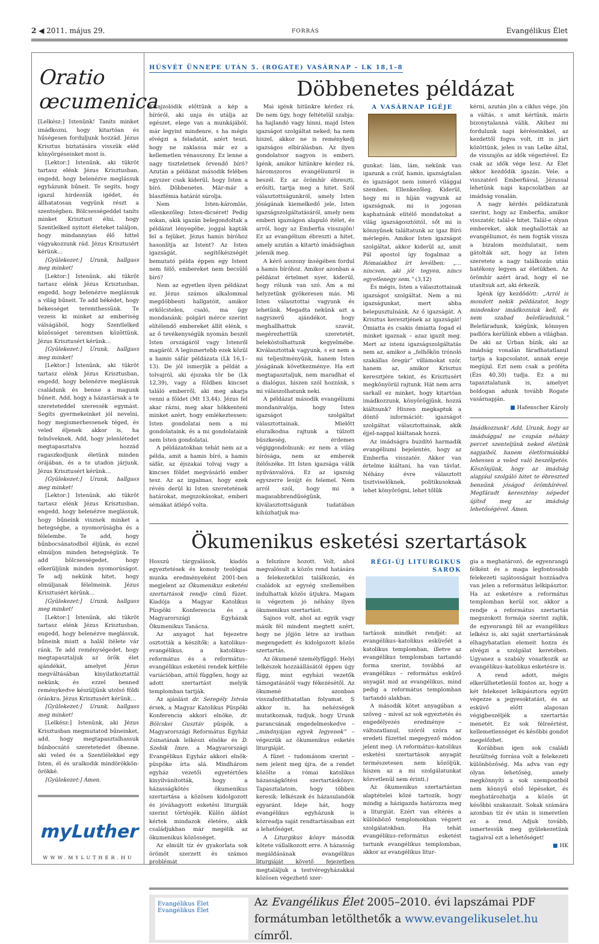2 ◀ 2011. május 29. FORRÁS Evangélikus Élet
Oratio
œcumenica
[Lelkész:] Istenünk! Taníts minket imádkozni, hogy kitartóan és hűségesen forduljunk hozzád. Jézus Krisztus biztatására visszük eléd könyörgéseinket most is.
[Lektor:] Istenünk, aki tükröt tartasz elénk Jézus Krisztusban, engedd, hogy belenézve meglássuk egyházunk bűneit. Te segíts, hogy igazul hirdessük igédet, és állhatatosan vegyünk részt a szentségben. Bölcsességeddel taníts minket Krisztust élni, hogy Szentlelked nyitott életeket találjon, hogy mindannyian élő hittel vágyakozzunk rád. Jézus Krisztusért kérünk…
[Gyülekezet:] Urunk, hallgass meg minket!
[Lektor:] Istenünk, aki tükröt tartasz elénk Jézus Krisztusban, engedd, hogy belenézve meglássuk a világ bűneit. Te add békédet, hogy békességet teremthessünk. Te vezess ki minket az emberiség válságából, hogy Szentlelked közösséget teremtsen közöttünk. Jézus Krisztusért kérünk…
[Gyülekezet:] Urunk, hallgass meg minket!
[Lektor:] Istenünk, aki tükröt tartasz elénk Jézus Krisztusban, engedd, hogy belenézve meglássuk családunk és benne a magunk bűneit. Add, hogy a házastársak a te szereteteddel szeressék egymást. Segíts gyermekeinket jól nevelni, hogy megismerhessenek téged, és veled éljenek akkor is, ha felnőveknek. Add, hogy jelenlétedet megtapasztalva hozzád ragaszkodjunk életünk minden órájában, és a te utadon járjunk. Jézus Krisztusért kérünk…
[Gyülekezet:] Urunk, hallgass meg minket!
[Lektor:] Istenünk, aki tükröt tartasz elénk Jézus Krisztusban, engedd, hogy belenézve meglássuk, hogy bűneink visznek minket a betegségbe, a nyomorúságba és a félelembe. Te add, hogy bűnbocsánatodból éljünk, és ezzel elmúljon minden betegségünk. Te add bölcsességedet, hogy elkerüljünk minden nyomorúságot. Te adj nekünk hitet, hogy elmúljanak félelmeink. Jézus Krisztusért kérünk…
[Gyülekezet:] Urunk, hallgass meg minket!
[Lektor:] Istenünk, aki tükröt tartasz elénk Jézus Krisztusban, engedd, hogy belenézve meglássuk, bűneink miatt a halál ítélete vár ránk. Te add reménységedet, hogy megtapasztaljuk az örök élet ajándékát, amelyet Jézus megváltásában kinyilatkoztattál nekünk, és ezzel benned reménykedve készüljünk utolsó földi óránkra. Jézus Krisztusért kérünk…
[Gyülekezet:] Urunk, hallgass meg minket!
[Lelkész:] Istenünk, aki Jézus Krisztusban megmutatod bűneinket, add, hogy megtapasztalhassuk bűnbocsátó szeretetedet őbenne, aki veled és a Szentlélekkel egy Isten, él és uralkodik mindörökkön-örökké.
[Gyülekezet:] Ámen.
myLuther
WWW.MYLUTHER.HU
HÚSVÉT ÜNNEPE UTÁN 5. (ROGATE) VASÁRNAP – LK 18,1–8
Döbbenetes példázat
Kirajzolódik előttünk a kép a bíróról, aki unja és utálja az egészet, elege van a munkájából, már legyint mindenre, s ha mégis elvégzi a feladatát, azért teszi, hogy ne zaklassa már ez a kellemetlen vénasszony. Ez lenne a nagy tiszteletnek örvendő bíró? Azután a példázat második felében egyszer csak kiderül, hogy Isten a bíró. Döbbenetes. Már-már a blaszfémia határát súrolja.
Nem Isten-káromlás, ellenkezőleg: Isten-dicséret! Pedig sokan, akik igazán belegondoltak a példázat lényegébe, joggal kapták fel a fejüket. Jézus hamis bíróhoz hasonlítja az Istent? Az Isten igazságát, segítőkészségét bemutató példa éppen egy Istent nem félő, embereket nem becsülő bíró?
Nem az egyetlen ilyen példázat ez. Jézus számos alkalommal megdöbbenti hallgatóit, amikor erkölcstelen, csaló, ma úgy mondanánk: polgári mérce szerint elítélendő embereket állít elénk, s az ő tevékenységük nyomán beszél Isten országáról vagy Istenről magáról. A legismertebb ezek közül a hamis sáfár példázata (Lk 16,1–13). De jól ismerjük a példát a tolvajról, aki éjszaka tör be (Lk 12,39), vagy a földben kincset találó emberről, aki meg akarja venni a földet (Mt 13,44). Jézus fel akar rázni, meg akar hökkenteni minket azért, hogy emlékeztessen: Isten gondolatai nem a mi gondolataink, és a mi gondolataink nem Isten gondolatai.
A példázatokban tehát nem az a példa, amit a hamis bíró, a hamis sáfár, az éjszakai tolvaj vagy a kincses földet megvásárló ember tesz. Az az izgalmas, hogy ezek révén derül ki Isten szeretetének határokat, megszokásokat, emberi sémákat átlépő volta.
Mai igénk hitünkre kérdez rá. De nem úgy, hogy feltételül szabja: ha hajlandó vagy hinni, majd Isten igazságot szolgáltat neked; ha nem hiszel, akkor ne is reménykedj igazságos elbírálásban. Az ilyen gondolatsor nagyon is emberi. Igénk, amikor hitünkre kérdez rá, háromszoros evangéliumról is beszél. Ez az örömhír ébreszti, erősíti, tartja meg a hitet. Szól választottságunkról, amely Isten jóságának kiemelkedő jele, Isten igazságszolgáltatásáról, amely nem emberi igazságon alapuló ítélet, és arról, hogy az Emberfia visszajön! Ez az evangélium ébreszti a hitet, amely azután a kitartó imádságban jelenik meg.
A kérő asszony ínségében fordul a hamis bíróhoz. Amikor azonban a példázat értelmet nyer, kiderül, hogy rólunk van szó. Ám a mi helyzetünk gyökeresen más. Mi Isten választottai vagyunk és lehetünk. Megadta nekünk azt a nagyszerű ajándékot, hogy meghallhattuk szavát, megérezhettük szeretetét, belekóstolhattunk kegyelmébe. Kiválasztottak vagyunk, s ez nem a mi teljesítményünk, hanem Isten jóságának következménye. Ha ezt megtapasztaljuk, nem maradhat el a dialógus, hiszen szól hozzánk, s mi válaszolhatunk neki.
A példázat második evangéliumi mondanivalója, hogy Isten igazságot szolgáltat választottainak. Mielőtt eluralkodna rajtunk a túlzott büszkeség, érdemes végiggondolnunk: ez nem a világ bírósága, nem az emberek ítélőszéke. Itt Isten igazsága válik nyilvánvalóvá. Ez az igazság egyszerre lesújt és felemel. Nem arról szól, hogy mi a magasabbrendűségünk, kiválasztottságunk tudatában kihúzhatjuk ma-
A VASÁRNAP IGÉJE
gunkat: lám, lám, nekünk van igazunk a csúf, hamis, igazságtalan és igazságot nem ismerő világgal szemben. Ellenkezőleg. Kiderül, hogy mi is híján vagyunk az igazságnak, mi is jogosan kaphatnánk elítélő mondatokat a világ igazságosztóitól, sőt mi is könnyűnek találtatunk az igaz Bíró mérlegén. Amikor Isten igazságot szolgáltat, akkor kiderül az, amit Pál apostol így fogalmaz a Rómaiakhoz írt levélben: „…nincsen, aki jót tegyen, nincs egyetlenegy sem.” (3,12)
És mégis, Isten a választottainak igazságot szolgáltat. Nem a mi igazságunkat, mert abba belepusztulnánk. Az ő igazságát. A Krisztus keresztjének az igazságát! Őmiatta és csakis őmiatta fogad el minket igaznak – azaz igazít meg. Mert az isteni igazságszolgáltatás nem az, amikor a „felhőkön trónoló szakállas öregúr” villámokat szór, hanem az, amikor Krisztus keresztjére tekint, és Krisztusért megkönyörül rajtunk. Hát nem arra sarkall ez minket, hogy kitartóan imádkozzunk, könyörögjünk, hozzá kiáltsunk? Hiszen megkaptuk a döntő információt: igazságot szolgáltat választottainak, akik éjjel-nappal kiáltanak hozzá.
Az imádságra buzdító harmadik evangéliumi bejelentés, hogy az Emberfia visszatér. Akkor van értelme kiáltani, ha van távlat. Néhány évre választott tisztviselőknek, politikusoknak lehet könyörögni, lehet tőlük
kérni, azután jön a ciklus vége, jön a váltás, s amit kértünk, máris bizonytalanná válik. Akihez mi fordulunk napi kéréseinkkel, az kezdettől fogva volt, itt is járt közöttünk, jelen is van Lelke által, de visszajön az idők végeztével. Ez csak az idők vége lesz. Az Élet akkor kezdődik igazán. Vele, a visszatérő Emberfiával, Jézussal lehetünk napi kapcsolatban az imádság vonalán.
A nagy kérdés példázatunk szerint, hogy az Emberfia, amikor visszatér, talál-e hitet. Talál-e olyan embereket, akik meghallották az evangéliumot, és nem fogták vissza a bizalom mozdulatait, nem gátolták azt, hogy az Isten szeretete a nagy találkozás után hatékony legyen az életükben. Az örömhír azért árad, hogy el ne utasítsuk azt, aki érkezik.
Igénk így kezdődött: „Arról is mondott nekik példázatot, hogy mindenkor imádkozniuk kell, és nem szabad belefáradniuk.” Belefáradunk, kiégünk, könnyen padlóra kerülünk ebben a világban. De aki az Úrban bízik, aki az imádság vonalán fáradhatatlanul tartja a kapcsolatot, annak ereje megújul. Ezt nem csak a próféta (Ézs 40,30) tudja. Ez a mi tapasztalatunk is, amelyet boldogan adunk tovább Rogate vasárnapján.
■ Hafenscher Károly
Imádkozzunk! Add, Urunk, hogy az imádsággal ne csupán néhány percet szenteljünk neked életünk napjaiból, hanem életformánkká lehessen a veled való beszélgetés. Köszönjünk, hogy az imádság alapjául szolgáló hitet te ébreszted bennünk jóságod örömhírével. Megfáradt keresztény népedet újítsd meg az imádság lehetőségével. Ámen.
Ökumenikus esketési szertartások
Hosszú tárgyalások, kiadós egyeztetések és komoly teológiai munka eredményeként 2001-ben megjelent az Ökumenikus esketési szertartások rendje című füzet. Kiadója a Magyar Katolikus Püspöki Konferencia és a Magyarországi Egyházak Ökumenikus Tanácsa.
Az anyagot hat fejezetre osztották a készítők: a katolikus–evangélikus, a katolikus–református és a református–evangélikus esketési rendek kétféle variációban, attól függően, hogy az adott szertartást melyik templomban tartják.
Az ajánlást dr. Seregély István érsek, a Magyar Katolikus Püspöki Konferencia akkori elnöke, dr. Bölcskei Gusztáv püspök, a Magyarországi Református Egyház Zsinatának lelkészi elnöke és D. Szebik Imre, a Magyarországi Evangélikus Egyház akkori elnök-püspöke írta alá. Mindhárom egyház vezetői egyetértően kinyilvánították, hogy a házasságkötés ökumenikus szertartása a közösen kidolgozott és jóváhagyott esketési liturgiák szerint történjék. Külön áldást kértek mindazok életére, akik családjukban már megélik az ökumenikus közösséget.
Az elmúlt tíz év gyakorlata sok örömöt szerzett és számos problémát
a felszínre hozott. Volt, ahol megvalósult a közös rend hatására a felekezetközi találkozás, és családok az egység szellemében indulhattak közös útjukra. Magam is végeztem jó néhány ilyen ökumenikus szertartást.
Sajnos volt, ahol az egyik vagy másik fél mindent megtett azért, hogy ne jöjjön létre az iratban megengedett és kidolgozott közös szertartás.
Az ökumené személyfüggő. Helyi lelkészek hozzáállásától éppen úgy függ, mint egyházi vezetők támogatásától vagy fékezésétől. Az ökumené azonban visszafordíthatatlan folyamat. S akkor is, ha nehézségek mutatkoznak, tudjuk, hogy Urunk parancsának engedelmeskedve – „mindnyájan egyek legyenek” – végezzük az ökumenikus esketés liturgiáját.
A füzet – tudomásom szerint – nem jelent meg újra, de a rendet közölte a római katolikus házasságkötési szertartáskönyv. Tapasztalatom, hogy többen keresik: lelkészek és házasulandók egyaránt. Ideje hát, hogy evangélikus egyházunk is közreadja saját rendtartásaiban ezt a lehetőséget.
A Liturgikus könyv második kötete vállalkozott erre. A házasság megáldásának evangélikus liturgiáját követő fejezetben megtaláljuk a testvéregyházakkal közösen végezhető szer-
RÉGI-ÚJ LITURGIKUS SAROK
tartások mindkét rendjét: az evangélikus–katolikus esküvőét a katolikus templomban, illetve az evangélikus templomban tartandó forma szerint, továbbá az evangélikus – református esküvő anyagát mid az evangélikus, mind pedig a református templomban tartandó alakban.
A második kötet anyagában a szöveg – mivel az sok egyeztetés és engedélyezés eredménye – változatlanul, szóról szóra az eredeti füzettel megegyező módon jelent meg. (A református–katolikus esketési szertartások anyagát természetesen nem közöljük, hiszen az a mi szolgálatunkat közvetlenül nem érinti.)
Az ökumenikus szertartástan alaptételei közé tartozik, hogy mindig a házigazda határozza meg a liturgiát. Ezért van eltérés a különböző templomokban végzett szolgálatokban. Ha tehát evangélikus–református esketést tartunk evangélikus templomban, akkor az evangélikus litur-
gia a meghatározó, de egyenrangú félként és a maga legfontosabb felekezeti sajátosságait hozzáadva van jelen a református lelkipásztor. Ha az esketésre a református templomban kerül sor, akkor a rendje a református szertartás megszokott formája szerint zajlik, de egyenrangú fél az evangélikus lelkész is, aki saját szertartásának elhagyhatatlan elemeit hozza és elvégzi a szolgálat keretében. Ugyanez a szabály vonatkozik az evangélikus–katolikus esketésre is.
A rend adott, mégis elkerülhetetlenül fontos az, hogy a két felekezet lelkipásztora együtt végezze a jegyesoktatást, és az esküvő előtt alaposan végigbeszéljék a szertartás menetét. Ez sok félreértést, kellemetlenséget és későbbi gondot megelőzhet.
Korábban igen sok családi feszültség forrása volt a felekezeti különbözőség. Ma adva van egy olyan lehetőség, amely megkönnyíti a sok szempontból nem könnyű első lépéseket, és meghatározhatja a közös út későbbi szakaszait. Sokak számára azonban tíz év után is ismeretlen ez a rend. Adjuk tovább, ismertessük meg gyülekezetünk tagjaival ezt a lehetőséget!
■ HK
Evangélikus Élet
Evangélikus Élet
Az Evangélikus Élet 2005–2010. évi lapszámai PDF
formátumban letölthetők a www.evangelikuselet.hu címről.